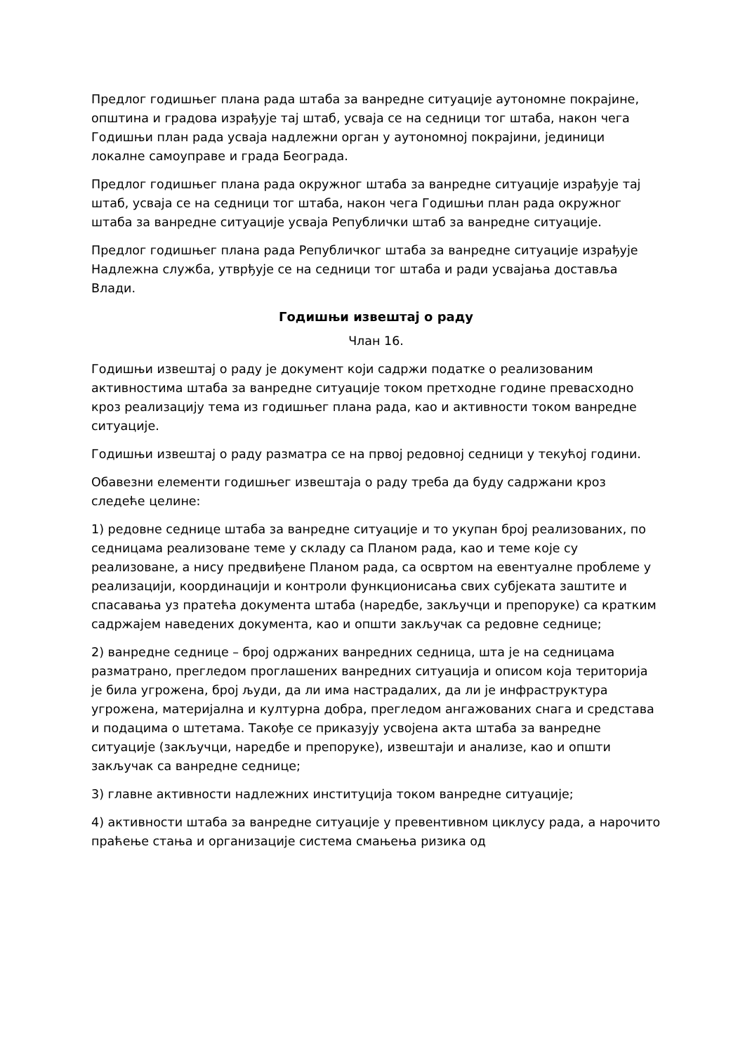Предлог годишњег плана рада штаба за ванредне ситуације аутономне покрајине, општина и градова израђује тај штаб, усваја се на седници тог штаба, након чега Годишњи план рада усваја надлежни орган у аутономној покрајини, јединици локалне самоуправе и града Београда.
Предлог годишњег плана рада окружног штаба за ванредне ситуације израђује тај штаб, усваја се на седници тог штаба, након чега Годишњи план рада окружног штаба за ванредне ситуације усваја Републички штаб за ванредне ситуације.
Предлог годишњег плана рада Републичког штаба за ванредне ситуације израђује Надлежна служба, утврђује се на седници тог штаба и ради усвајања доставља Влади.
Годишњи извештај о раду
Члан 16.
Годишњи извештај о раду је документ који садржи податке о реализованим активностима штаба за ванредне ситуације током претходне године превасходно кроз реализацију тема из годишњег плана рада, као и активности током ванредне ситуације.
Годишњи извештај о раду разматра се на првој редовној седници у текућој години.
Обавезни елементи годишњег извештаја о раду треба да буду садржани кроз следеће целине:
1) редовне седнице штаба за ванредне ситуације и то укупан број реализованих, по седницама реализоване теме у складу са Планом рада, као и теме које су реализоване, а нису предвиђене Планом рада, са освртом на евентуалне проблеме у реализацији, координацији и контроли функционисања свих субјеката заштите и спасавања уз пратећа документа штаба (наредбе, закључци и препоруке) са кратким садржајем наведених документа, као и општи закључак са редовне седнице;
2) ванредне седнице – број одржаних ванредних седница, шта је на седницама разматрано, прегледом проглашених ванредних ситуација и описом која територија је била угрожена, број људи, да ли има настрадалих, да ли је инфраструктура угрожена, материјална и културна добра, прегледом ангажованих снага и средстава и подацима о штетама. Такође се приказују усвојена акта штаба за ванредне ситуације (закључци, наредбе и препоруке), извештаји и анализе, као и општи закључак са ванредне седнице;
3) главне активности надлежних институција током ванредне ситуације;
4) активности штаба за ванредне ситуације у превентивном циклусу рада, а нарочито праћење стања и организације система смањења ризика од